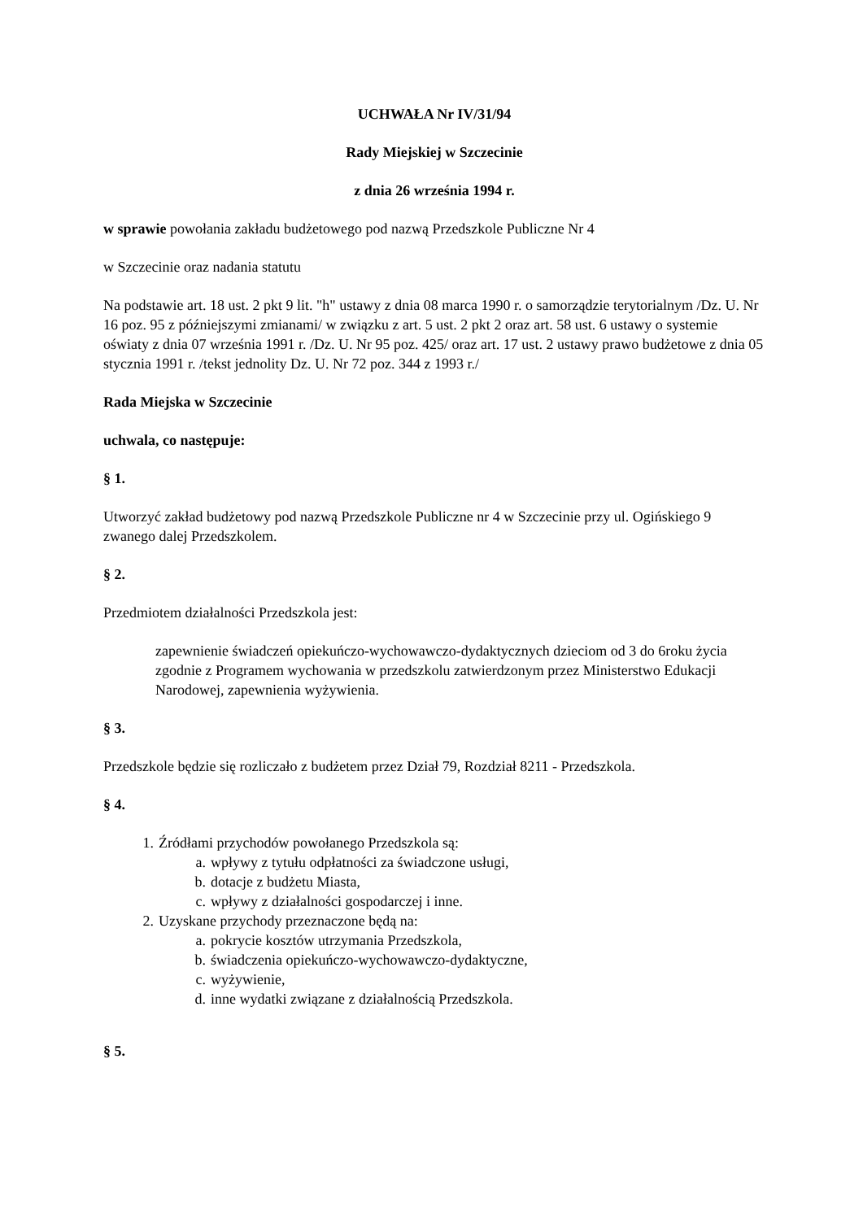UCHWAŁA Nr IV/31/94
Rady Miejskiej w Szczecinie
z dnia 26 września 1994 r.
w sprawie powołania zakładu budżetowego pod nazwą Przedszkole Publiczne Nr 4
w Szczecinie oraz nadania statutu
Na podstawie art. 18 ust. 2 pkt 9 lit. "h" ustawy z dnia 08 marca 1990 r. o samorządzie terytorialnym /Dz. U. Nr 16 poz. 95 z późniejszymi zmianami/ w związku z art. 5 ust. 2 pkt 2 oraz art. 58 ust. 6 ustawy o systemie oświaty z dnia 07 września 1991 r. /Dz. U. Nr 95 poz. 425/ oraz art. 17 ust. 2 ustawy prawo budżetowe z dnia 05 stycznia 1991 r. /tekst jednolity Dz. U. Nr 72 poz. 344 z 1993 r./
Rada Miejska w Szczecinie
uchwala, co następuje:
§ 1.
Utworzyć zakład budżetowy pod nazwą Przedszkole Publiczne nr 4 w Szczecinie przy ul. Ogińskiego 9 zwanego dalej Przedszkolem.
§ 2.
Przedmiotem działalności Przedszkola jest:
zapewnienie świadczeń opiekuńczo-wychowawczo-dydaktycznych dzieciom od 3 do 6roku życia zgodnie z Programem wychowania w przedszkolu zatwierdzonym przez Ministerstwo Edukacji Narodowej, zapewnienia wyżywienia.
§ 3.
Przedszkole będzie się rozliczało z budżetem przez Dział 79, Rozdział 8211 - Przedszkola.
§ 4.
1. Źródłami przychodów powołanego Przedszkola są:
a. wpływy z tytułu odpłatności za świadczone usługi,
b. dotacje z budżetu Miasta,
c. wpływy z działalności gospodarczej i inne.
2. Uzyskane przychody przeznaczone będą na:
a. pokrycie kosztów utrzymania Przedszkola,
b. świadczenia opiekuńczo-wychowawczo-dydaktyczne,
c. wyżywienie,
d. inne wydatki związane z działalnością Przedszkola.
§ 5.